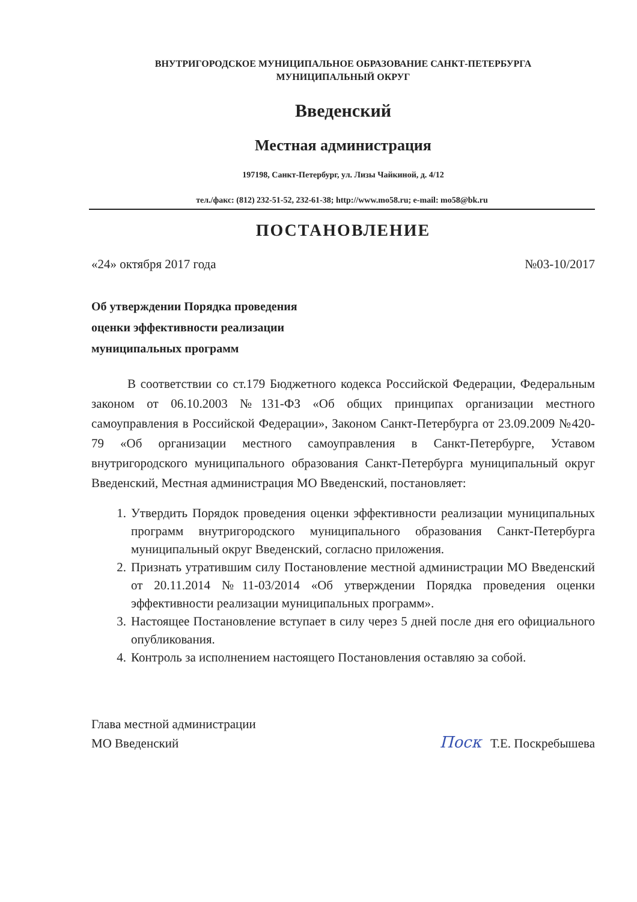ВНУТРИГОРОДСКОЕ МУНИЦИПАЛЬНОЕ ОБРАЗОВАНИЕ САНКТ-ПЕТЕРБУРГА
МУНИЦИПАЛЬНЫЙ ОКРУГ
Введенский
Местная администрация
197198, Санкт-Петербург, ул. Лизы Чайкиной, д. 4/12
тел./факс: (812) 232-51-52, 232-61-38; http://www.mo58.ru; e-mail: mo58@bk.ru
ПОСТАНОВЛЕНИЕ
«24» октября 2017 года №03-10/2017
Об утверждении Порядка проведения
оценки эффективности реализации
муниципальных программ
В соответствии со ст.179 Бюджетного кодекса Российской Федерации, Федеральным законом от 06.10.2003 №131-ФЗ «Об общих принципах организации местного самоуправления в Российской Федерации», Законом Санкт-Петербурга от 23.09.2009 №420-79 «Об организации местного самоуправления в Санкт-Петербурге, Уставом внутригородского муниципального образования Санкт-Петербурга муниципальный округ Введенский, Местная администрация МО Введенский, постановляет:
1. Утвердить Порядок проведения оценки эффективности реализации муниципальных программ внутригородского муниципального образования Санкт-Петербурга муниципальный округ Введенский, согласно приложения.
2. Признать утратившим силу Постановление местной администрации МО Введенский от 20.11.2014 №11-03/2014 «Об утверждении Порядка проведения оценки эффективности реализации муниципальных программ».
3. Настоящее Постановление вступает в силу через 5 дней после дня его официального опубликования.
4. Контроль за исполнением настоящего Постановления оставляю за собой.
Глава местной администрации
МО Введенский
Поск Т.Е. Поскребышева